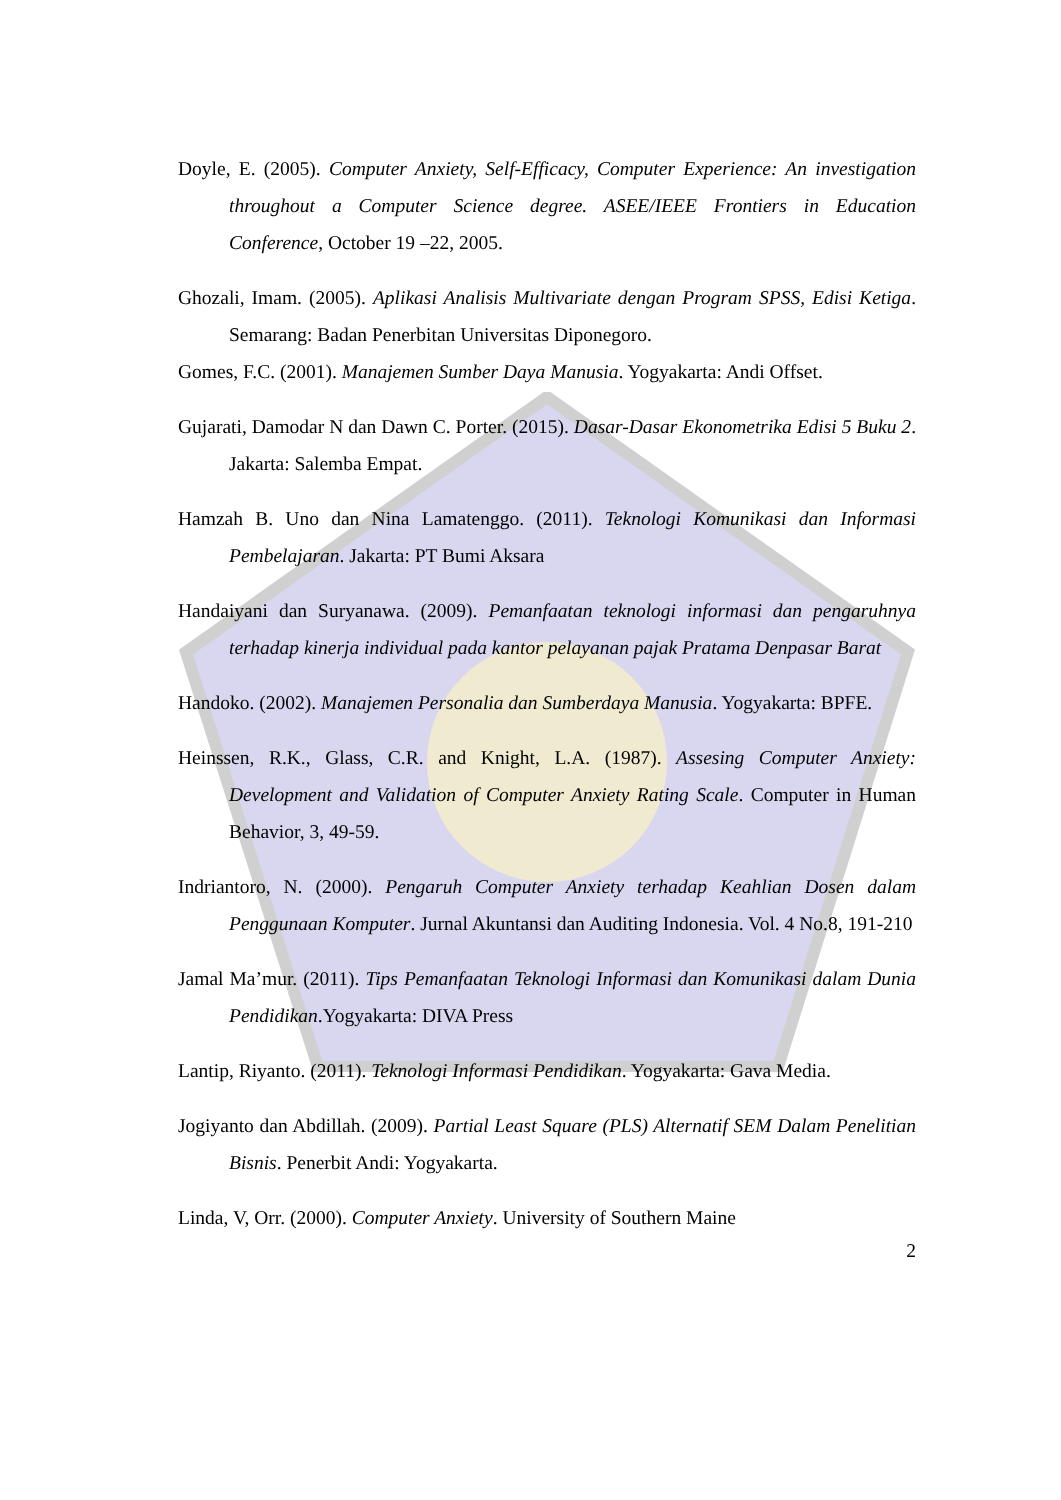Doyle, E. (2005). Computer Anxiety, Self-Efficacy, Computer Experience: An investigation throughout a Computer Science degree. ASEE/IEEE Frontiers in Education Conference, October 19 –22, 2005.
Ghozali, Imam. (2005). Aplikasi Analisis Multivariate dengan Program SPSS, Edisi Ketiga. Semarang: Badan Penerbitan Universitas Diponegoro.
Gomes, F.C. (2001). Manajemen Sumber Daya Manusia. Yogyakarta: Andi Offset.
Gujarati, Damodar N dan Dawn C. Porter. (2015). Dasar-Dasar Ekonometrika Edisi 5 Buku 2. Jakarta: Salemba Empat.
Hamzah B. Uno dan Nina Lamatenggo. (2011). Teknologi Komunikasi dan Informasi Pembelajaran. Jakarta: PT Bumi Aksara
Handaiyani dan Suryanawa. (2009). Pemanfaatan teknologi informasi dan pengaruhnya terhadap kinerja individual pada kantor pelayanan pajak Pratama Denpasar Barat
Handoko. (2002). Manajemen Personalia dan Sumberdaya Manusia. Yogyakarta: BPFE.
Heinssen, R.K., Glass, C.R. and Knight, L.A. (1987). Assesing Computer Anxiety: Development and Validation of Computer Anxiety Rating Scale. Computer in Human Behavior, 3, 49-59.
Indriantoro, N. (2000). Pengaruh Computer Anxiety terhadap Keahlian Dosen dalam Penggunaan Komputer. Jurnal Akuntansi dan Auditing Indonesia. Vol. 4 No.8, 191-210
Jamal Ma’mur. (2011). Tips Pemanfaatan Teknologi Informasi dan Komunikasi dalam Dunia Pendidikan.Yogyakarta: DIVA Press
Lantip, Riyanto. (2011). Teknologi Informasi Pendidikan. Yogyakarta: Gava Media.
Jogiyanto dan Abdillah. (2009). Partial Least Square (PLS) Alternatif SEM Dalam Penelitian Bisnis. Penerbit Andi: Yogyakarta.
Linda, V, Orr. (2000). Computer Anxiety. University of Southern Maine
2